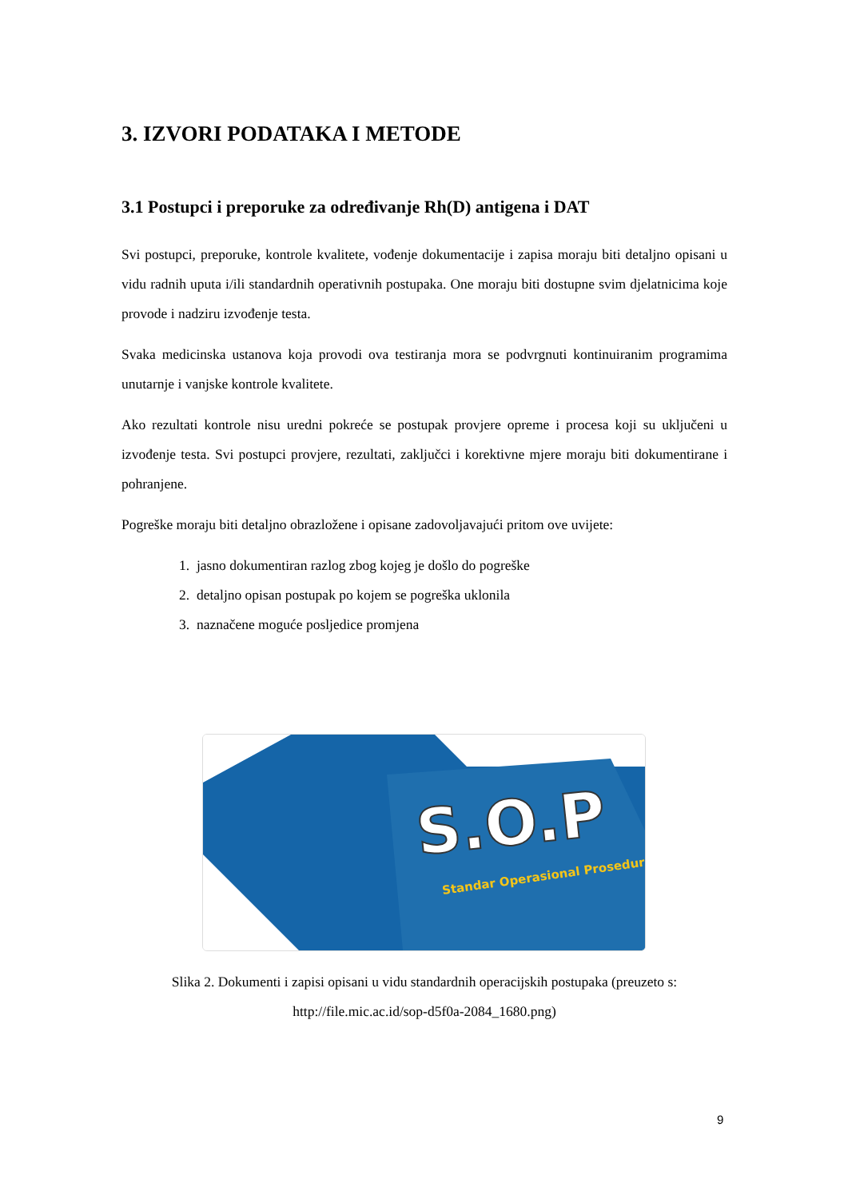3. IZVORI PODATAKA I METODE
3.1 Postupci i preporuke za određivanje Rh(D) antigena i DAT
Svi postupci, preporuke, kontrole kvalitete, vođenje dokumentacije i zapisa moraju biti detaljno opisani u vidu radnih uputa i/ili standardnih operativnih postupaka. One moraju biti dostupne svim djelatnicima koje provode i nadziru izvođenje testa.
Svaka medicinska ustanova koja provodi ova testiranja mora se podvrgnuti kontinuiranim programima unutarnje i vanjske kontrole kvalitete.
Ako rezultati kontrole nisu uredni pokreće se postupak provjere opreme i procesa koji su uključeni u izvođenje testa. Svi postupci provjere, rezultati, zaključci i korektivne mjere moraju biti dokumentirane i pohranjene.
Pogreške moraju biti detaljno obrazložene i opisane zadovoljavajući pritom ove uvijete:
1. jasno dokumentiran razlog zbog kojeg je došlo do pogreške
2. detaljno opisan postupak po kojem se pogreška uklonila
3. naznačene moguće posljedice promjena
S.O.P
Standar Operasional Prosedur
Slika 2. Dokumenti i zapisi opisani u vidu standardnih operacijskih postupaka (preuzeto s: http://file.mic.ac.id/sop-d5f0a-2084_1680.png)
9